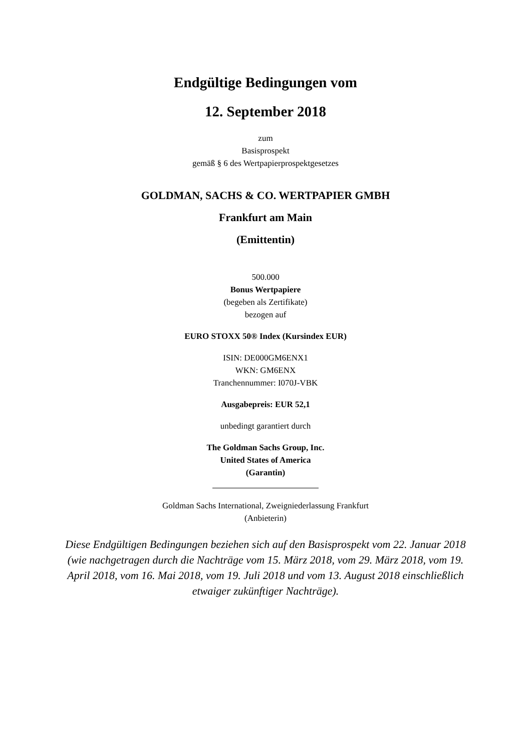Endgültige Bedingungen vom
12. September 2018
zum
Basisprospekt
gemäß § 6 des Wertpapierprospektgesetzes
GOLDMAN, SACHS & CO. WERTPAPIER GMBH
Frankfurt am Main
(Emittentin)
500.000
Bonus Wertpapiere
(begeben als Zertifikate)
bezogen auf
EURO STOXX 50® Index (Kursindex EUR)
ISIN: DE000GM6ENX1
WKN: GM6ENX
Tranchennummer: I070J-VBK
Ausgabepreis: EUR 52,1
unbedingt garantiert durch
The Goldman Sachs Group, Inc.
United States of America
(Garantin)
Goldman Sachs International, Zweigniederlassung Frankfurt
(Anbieterin)
Diese Endgültigen Bedingungen beziehen sich auf den Basisprospekt vom 22. Januar 2018 (wie nachgetragen durch die Nachträge vom 15. März 2018, vom 29. März 2018, vom 19. April 2018, vom 16. Mai 2018, vom 19. Juli 2018 und vom 13. August 2018 einschließlich etwaiger zukünftiger Nachträge).